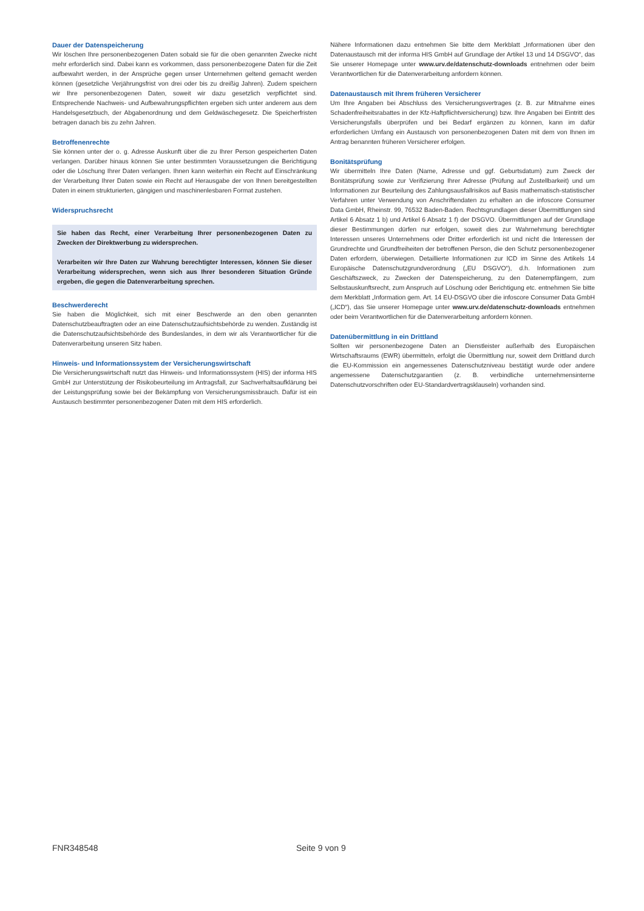Dauer der Datenspeicherung
Wir löschen Ihre personenbezogenen Daten sobald sie für die oben genannten Zwecke nicht mehr erforderlich sind. Dabei kann es vorkommen, dass personenbezogene Daten für die Zeit aufbewahrt werden, in der Ansprüche gegen unser Unternehmen geltend gemacht werden können (gesetzliche Verjährungsfrist von drei oder bis zu dreißig Jahren). Zudem speichern wir Ihre personenbezogenen Daten, soweit wir dazu gesetzlich verpflichtet sind. Entsprechende Nachweis- und Aufbewahrungspflichten ergeben sich unter anderem aus dem Handelsgesetzbuch, der Abgabenordnung und dem Geldwäschegesetz. Die Speicherfristen betragen danach bis zu zehn Jahren.
Betroffenenrechte
Sie können unter der o. g. Adresse Auskunft über die zu Ihrer Person gespeicherten Daten verlangen. Darüber hinaus können Sie unter bestimmten Voraussetzungen die Berichtigung oder die Löschung Ihrer Daten verlangen. Ihnen kann weiterhin ein Recht auf Einschränkung der Verarbeitung Ihrer Daten sowie ein Recht auf Herausgabe der von Ihnen bereitgestellten Daten in einem strukturierten, gängigen und maschinenlesbaren Format zustehen.
Widerspruchsrecht
Sie haben das Recht, einer Verarbeitung Ihrer personenbezogenen Daten zu Zwecken der Direktwerbung zu widersprechen.
Verarbeiten wir Ihre Daten zur Wahrung berechtigter Interessen, können Sie dieser Verarbeitung widersprechen, wenn sich aus Ihrer besonderen Situation Gründe ergeben, die gegen die Datenverarbeitung sprechen.
Beschwerderecht
Sie haben die Möglichkeit, sich mit einer Beschwerde an den oben genannten Datenschutzbeauftragten oder an eine Datenschutzaufsichtsbehörde zu wenden. Zuständig ist die Datenschutzaufsichtsbehörde des Bundeslandes, in dem wir als Verantwortlicher für die Datenverarbeitung unseren Sitz haben.
Hinweis- und Informationssystem der Versicherungswirtschaft
Die Versicherungswirtschaft nutzt das Hinweis- und Informationssystem (HIS) der informa HIS GmbH zur Unterstützung der Risikobeurteilung im Antragsfall, zur Sachverhaltsaufklärung bei der Leistungsprüfung sowie bei der Bekämpfung von Versicherungsmissbrauch. Dafür ist ein Austausch bestimmter personenbezogener Daten mit dem HIS erforderlich.
Nähere Informationen dazu entnehmen Sie bitte dem Merkblatt „Informationen über den Datenaustausch mit der informa HIS GmbH auf Grundlage der Artikel 13 und 14 DSGVO“, das Sie unserer Homepage unter www.urv.de/datenschutz-downloads entnehmen oder beim Verantwortlichen für die Datenverarbeitung anfordern können.
Datenaustausch mit Ihrem früheren Versicherer
Um Ihre Angaben bei Abschluss des Versicherungsvertrages (z. B. zur Mitnahme eines Schadenfreiheitsrabattes in der Kfz-Haftpflichtversicherung) bzw. Ihre Angaben bei Eintritt des Versicherungsfalls überprüfen und bei Bedarf ergänzen zu können, kann im dafür erforderlichen Umfang ein Austausch von personenbezogenen Daten mit dem von Ihnen im Antrag benannten früheren Versicherer erfolgen.
Bonitätsprüfung
Wir übermitteln Ihre Daten (Name, Adresse und ggf. Geburtsdatum) zum Zweck der Bonitätsprüfung sowie zur Verifizierung Ihrer Adresse (Prüfung auf Zustellbarkeit) und um Informationen zur Beurteilung des Zahlungsausfallrisikos auf Basis mathematisch-statistischer Verfahren unter Verwendung von Anschriftendaten zu erhalten an die infoscore Consumer Data GmbH, Rheinstr. 99, 76532 Baden-Baden. Rechtsgrundlagen dieser Übermittlungen sind Artikel 6 Absatz 1 b) und Artikel 6 Absatz 1 f) der DSGVO. Übermittlungen auf der Grundlage dieser Bestimmungen dürfen nur erfolgen, soweit dies zur Wahrnehmung berechtigter Interessen unseres Unternehmens oder Dritter erforderlich ist und nicht die Interessen der Grundrechte und Grundfreiheiten der betroffenen Person, die den Schutz personenbezogener Daten erfordern, überwiegen. Detaillierte Informationen zur ICD im Sinne des Artikels 14 Europäische Datenschutzgrundverordnung („EU DSGVO“), d.h. Informationen zum Geschäftszweck, zu Zwecken der Datenspeicherung, zu den Datenempfängern, zum Selbstauskunftsrecht, zum Anspruch auf Löschung oder Berichtigung etc. entnehmen Sie bitte dem Merkblatt „Information gem. Art. 14 EU-DSGVO über die infoscore Consumer Data GmbH („ICD“), das Sie unserer Homepage unter www.urv.de/datenschutz-downloads entnehmen oder beim Verantwortlichen für die Datenverarbeitung anfordern können.
Datenübermittlung in ein Drittland
Sollten wir personenbezogene Daten an Dienstleister außerhalb des Europäischen Wirtschaftsraums (EWR) übermitteln, erfolgt die Übermittlung nur, soweit dem Drittland durch die EU-Kommission ein angemessenes Datenschutzniveau bestätigt wurde oder andere angemessene Datenschutzgarantien (z. B. verbindliche unternehmensinterne Datenschutzvorschriften oder EU-Standardvertragsklauseln) vorhanden sind.
FNR348548 Seite 9 von 9